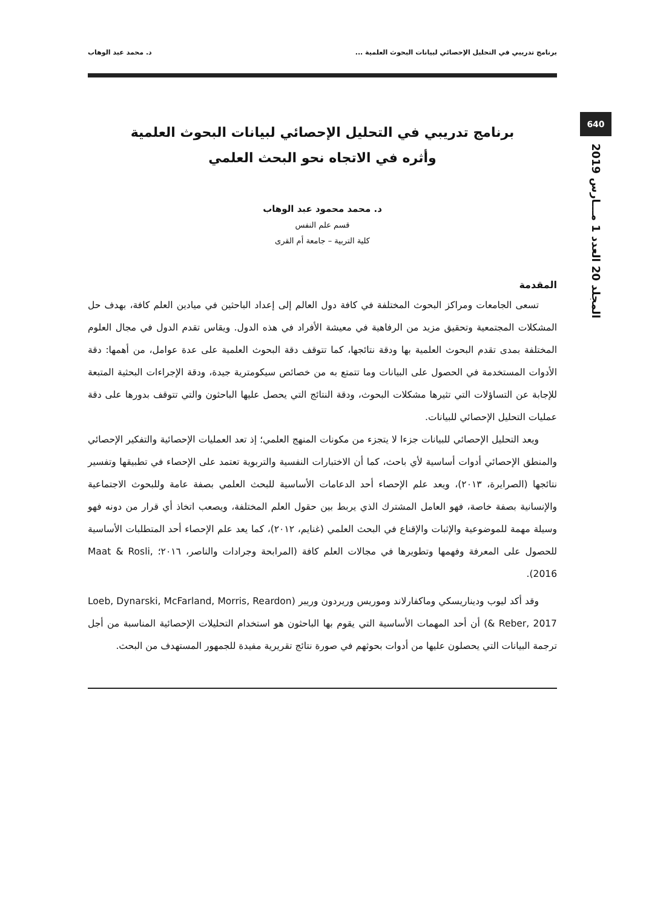640
المجلد 20 العدد 1 مـــارس 2019
برنامج تدريبي في التحليل الإحصائي لبيانات البحوث العلمية ... د. محمد عبد الوهاب
برنامج تدريبي في التحليل الإحصائي لبيانات البحوث العلمية
وأثره في الاتجاه نحو البحث العلمي
د. محمد محمود عبد الوهاب
قسم علم النفس
كلية التربية – جامعة أم القرى
المقدمة
تسعى الجامعات ومراكز البحوث المختلفة في كافة دول العالم إلى إعداد الباحثين في ميادين العلم كافة، بهدف حل المشكلات المجتمعية وتحقيق مزيد من الرفاهية في معيشة الأفراد في هذه الدول. ويقاس تقدم الدول في مجال العلوم المختلفة بمدى تقدم البحوث العلمية بها ودقة نتائجها، كما تتوقف دقة البحوث العلمية على عدة عوامل، من أهمها: دقة الأدوات المستخدمة في الحصول على البيانات وما تتمتع به من خصائص سيكومترية جيدة، ودقة الإجراءات البحثية المتبعة للإجابة عن التساؤلات التي تثيرها مشكلات البحوث، ودقة النتائج التي يحصل عليها الباحثون والتي تتوقف بدورها على دقة عمليات التحليل الإحصائي للبيانات.
ويعد التحليل الإحصائي للبيانات جزءا لا يتجزء من مكونات المنهج العلمي؛ إذ تعد العمليات الإحصائية والتفكير الإحصائي والمنطق الإحصائي أدوات أساسية لأي باحث، كما أن الاختبارات النفسية والتربوية تعتمد على الإحصاء في تطبيقها وتفسير نتائجها (الصرايرة، ٢٠١٣)، ويعد علم الإحصاء أحد الدعامات الأساسية للبحث العلمي بصفة عامة وللبحوث الاجتماعية والإنسانية بصفة خاصة، فهو العامل المشترك الذي يربط بين حقول العلم المختلفة، ويصعب اتخاذ أي قرار من دونه فهو وسيلة مهمة للموضوعية والإثبات والإقناع في البحث العلمي (غنايم، ٢٠١٢)، كما يعد علم الإحصاء أحد المتطلبات الأساسية للحصول على المعرفة وفهمها وتطويرها في مجالات العلم كافة (المرابحة وجرادات والناصر، ٢٠١٦؛ Maat & Rosli, 2016).
وقد أكد ليوب وديناريسكي وماكفارلاند وموريس وريردون وريبر (Loeb, Dynarski, McFarland, Morris, Reardon & Reber, 2017) أن أحد المهمات الأساسية التي يقوم بها الباحثون هو استخدام التحليلات الإحصائية المناسبة من أجل ترجمة البيانات التي يحصلون عليها من أدوات بحوثهم في صورة نتائج تقريرية مفيدة للجمهور المستهدف من البحث.